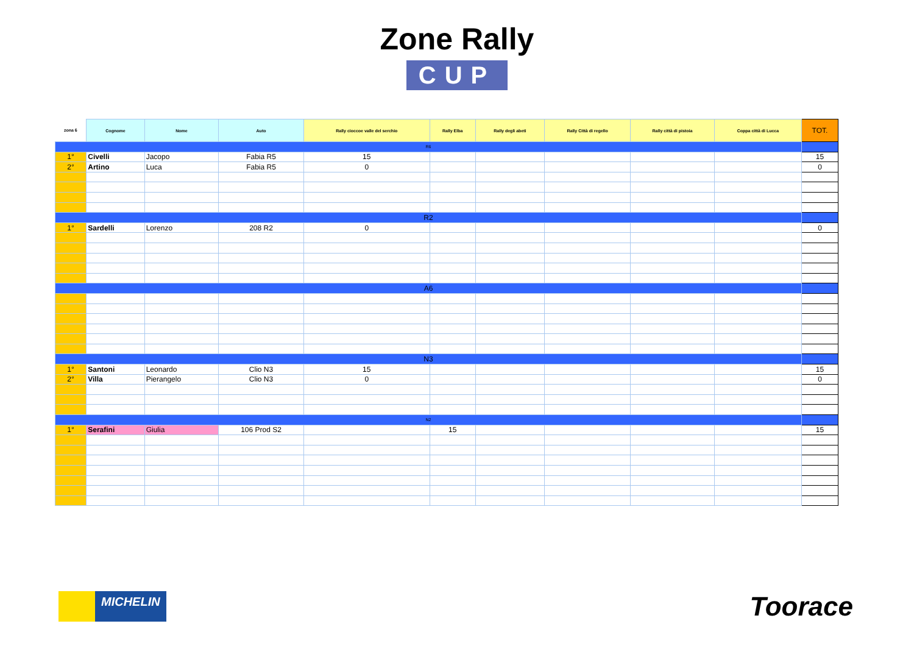Zone Rally
CUP
| zona 6 | Cognome | Nome | Auto | Rally cioccoe valle del serchio | Rally Elba | Rally degli abeti | Rally Città di regello | Rally città di pistoia | Coppa città di Lucca | TOT. |
| --- | --- | --- | --- | --- | --- | --- | --- | --- | --- | --- |
| R6 | | | | | | | | | | |
| 1° | Civelli | Jacopo | Fabia R5 | 15 | | | | | | 15 |
| 2° | Artino | Luca | Fabia R5 | 0 | | | | | | 0 |
| R2 | | | | | | | | | | |
| 1° | Sardelli | Lorenzo | 208 R2 | 0 | | | | | | 0 |
| A6 | | | | | | | | | | |
| N3 | | | | | | | | | | |
| 1° | Santoni | Leonardo | Clio N3 | 15 | | | | | | 15 |
| 2° | Villa | Pierangelo | Clio N3 | 0 | | | | | | 0 |
| N2 | | | | | | | | | | |
| 1° | Serafini | Giulia | 106 Prod S2 | | 15 | | | | | 15 |
MICHELIN
Toorace